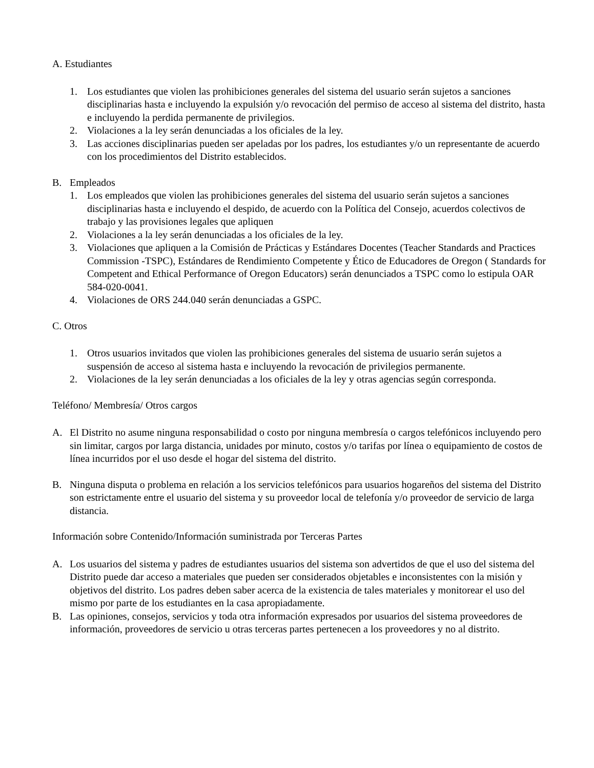A. Estudiantes
1. Los estudiantes que violen las prohibiciones generales del sistema del usuario serán sujetos a sanciones disciplinarias hasta e incluyendo la expulsión y/o revocación del permiso de acceso al sistema del distrito, hasta e incluyendo la perdida permanente de privilegios.
2. Violaciones a la ley serán denunciadas a los oficiales de la ley.
3. Las acciones disciplinarias pueden ser apeladas por los padres, los estudiantes y/o un representante de acuerdo con los procedimientos del Distrito establecidos.
B. Empleados
1. Los empleados que violen las prohibiciones generales del sistema del usuario serán sujetos a sanciones disciplinarias hasta e incluyendo el despido, de acuerdo con la Política del Consejo, acuerdos colectivos de trabajo y las provisiones legales que apliquen
2. Violaciones a la ley serán denunciadas a los oficiales de la ley.
3. Violaciones que apliquen a la Comisión de Prácticas y Estándares Docentes (Teacher Standards and Practices Commission -TSPC), Estándares de Rendimiento Competente y Ético de Educadores de Oregon ( Standards for Competent and Ethical Performance of Oregon Educators) serán denunciados a TSPC como lo estipula OAR 584-020-0041.
4. Violaciones de ORS 244.040 serán denunciadas a GSPC.
C. Otros
1. Otros usuarios invitados que violen las prohibiciones generales del sistema de usuario serán sujetos a suspensión de acceso al sistema hasta e incluyendo la revocación de privilegios permanente.
2. Violaciones de la ley serán denunciadas a los oficiales de la ley y otras agencias según corresponda.
Teléfono/ Membresía/ Otros cargos
A. El Distrito no asume ninguna responsabilidad o costo por ninguna membresía o cargos telefónicos incluyendo pero sin limitar, cargos por larga distancia, unidades por minuto, costos y/o tarifas por línea o equipamiento de costos de línea incurridos por el uso desde el hogar del sistema del distrito.
B. Ninguna disputa o problema en relación a los servicios telefónicos para usuarios hogareños del sistema del Distrito son estrictamente entre el usuario del sistema y su proveedor local de telefonía y/o proveedor de servicio de larga distancia.
Información sobre Contenido/Información suministrada por Terceras Partes
A. Los usuarios del sistema y padres de estudiantes usuarios del sistema son advertidos de que el uso del sistema del Distrito puede dar acceso a materiales que pueden ser considerados objetables e inconsistentes con la misión y objetivos del distrito. Los padres deben saber acerca de la existencia de tales materiales y monitorear el uso del mismo por parte de los estudiantes en la casa apropiadamente.
B. Las opiniones, consejos, servicios y toda otra información expresados por usuarios del sistema proveedores de información, proveedores de servicio u otras terceras partes pertenecen a los proveedores y no al distrito.